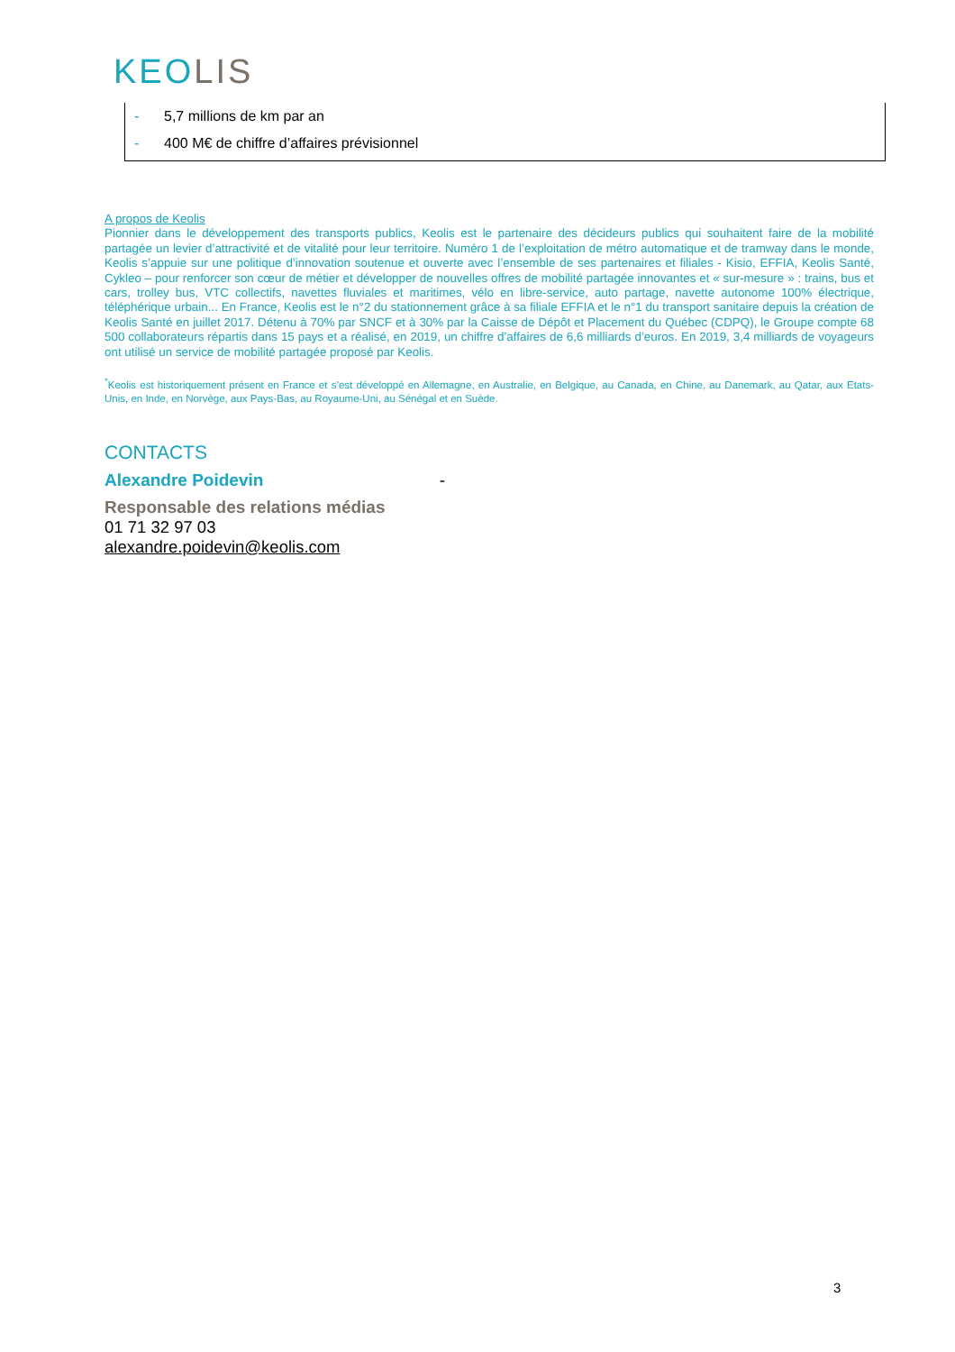KEOLIS
- 5,7 millions de km par an
- 400 M€ de chiffre d’affaires prévisionnel
A propos de Keolis
Pionnier dans le développement des transports publics, Keolis est le partenaire des décideurs publics qui souhaitent faire de la mobilité partagée un levier d’attractivité et de vitalité pour leur territoire. Numéro 1 de l’exploitation de métro automatique et de tramway dans le monde, Keolis s’appuie sur une politique d’innovation soutenue et ouverte avec l’ensemble de ses partenaires et filiales - Kisio, EFFIA, Keolis Santé, Cykleo – pour renforcer son cœur de métier et développer de nouvelles offres de mobilité partagée innovantes et « sur-mesure » : trains, bus et cars, trolley bus, VTC collectifs, navettes fluviales et maritimes, vélo en libre-service, auto partage, navette autonome 100% électrique, téléphérique urbain... En France, Keolis est le n°2 du stationnement grâce à sa filiale EFFIA et le n°1 du transport sanitaire depuis la création de Keolis Santé en juillet 2017. Détenu à 70% par SNCF et à 30% par la Caisse de Dépôt et Placement du Québec (CDPQ), le Groupe compte 68 500 collaborateurs répartis dans 15 pays et a réalisé, en 2019, un chiffre d’affaires de 6,6 milliards d’euros. En 2019, 3,4 milliards de voyageurs ont utilisé un service de mobilité partagée proposé par Keolis.
<sup>*</sup> Keolis est historiquement présent en France et s’est développé en Allemagne, en Australie, en Belgique, au Canada, en Chine, au Danemark, au Qatar, aux Etats-Unis, en Inde, en Norvège, aux Pays-Bas, au Royaume-Uni, au Sénégal et en Suède.
CONTACTS
Alexandre Poidevin -
Responsable des relations médias
01 71 32 97 03
alexandre.poidevin@keolis.com
3